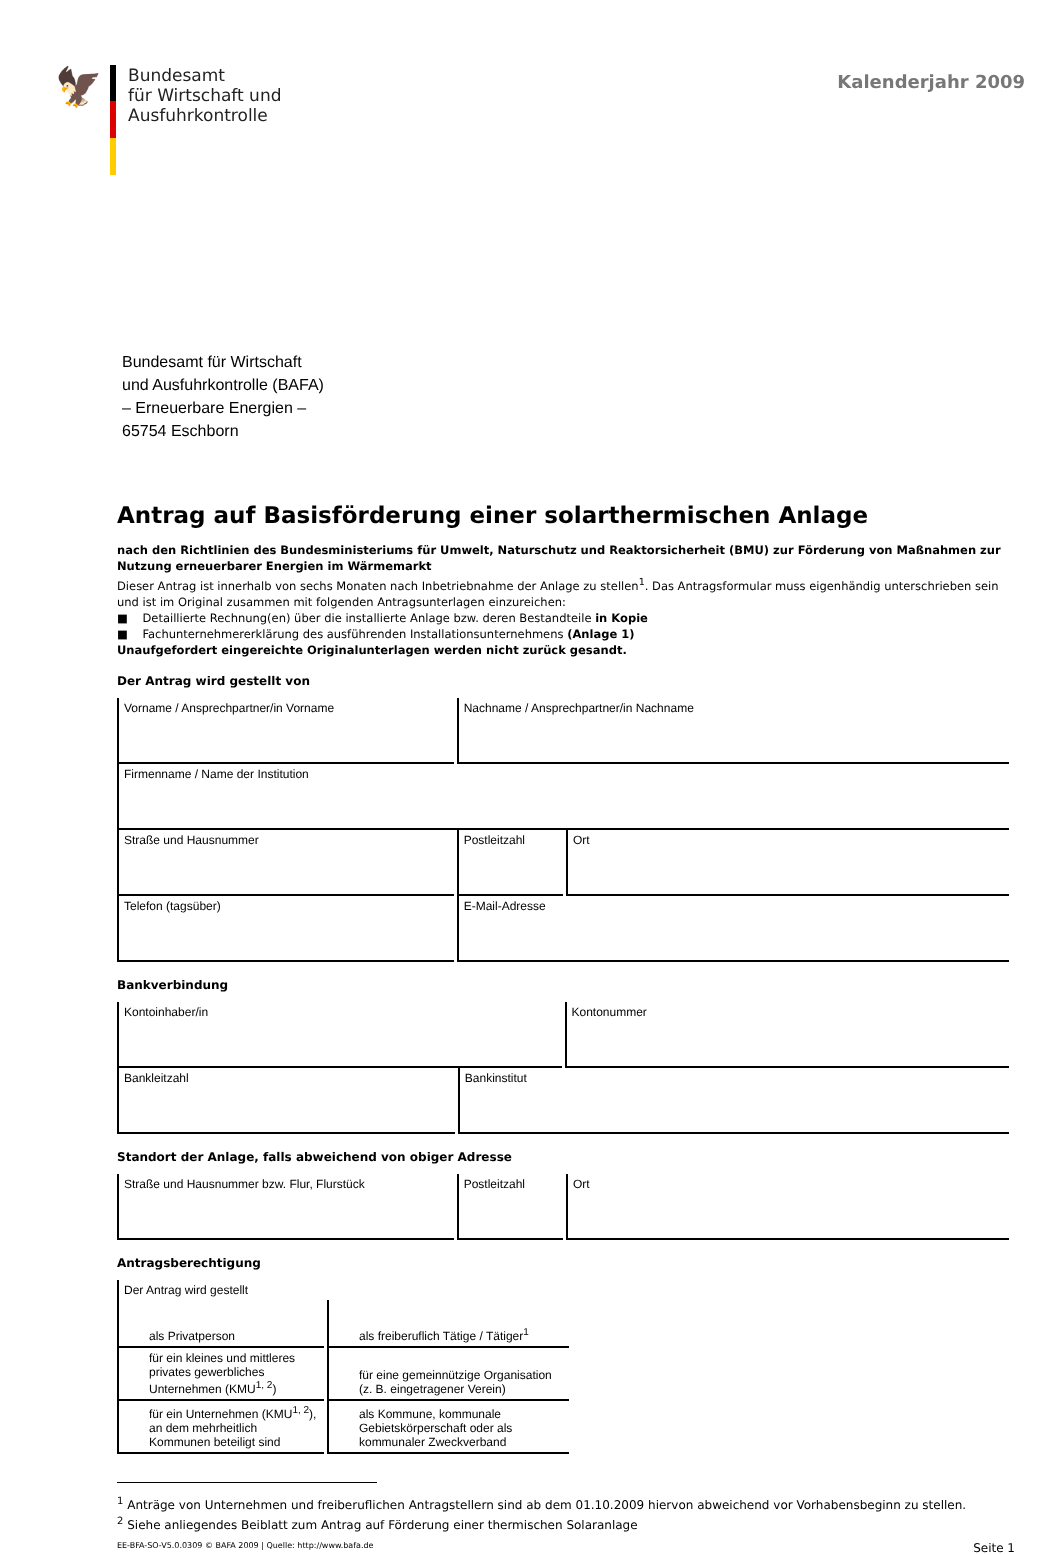🦅
Bundesamt
für Wirtschaft und
Ausfuhrkontrolle
Kalenderjahr 2009
Bundesamt für Wirtschaft
und Ausfuhrkontrolle (BAFA)
– Erneuerbare Energien –
65754 Eschborn
Antrag auf Basisförderung einer solarthermischen Anlage
nach den Richtlinien des Bundesministeriums für Umwelt, Naturschutz und Reaktorsicherheit (BMU) zur Förderung von Maßnahmen zur Nutzung erneuerbarer Energien im Wärmemarkt
Dieser Antrag ist innerhalb von sechs Monaten nach Inbetriebnahme der Anlage zu stellen<sup>1</sup>. Das Antragsformular muss eigenhändig unterschrieben sein und ist im Original zusammen mit folgenden Antragsunterlagen einzureichen:
■ Detaillierte Rechnung(en) über die installierte Anlage bzw. deren Bestandteile in Kopie
■ Fachunternehmererklärung des ausführenden Installationsunternehmens (Anlage 1)
Unaufgefordert eingereichte Originalunterlagen werden nicht zurück gesandt.
Der Antrag wird gestellt von
| Vorname / Ansprechpartner/in Vorname | Nachname / Ansprechpartner/in Nachname | |
| Firmenname / Name der Institution | | |
| Straße und Hausnummer | Postleitzahl | Ort |
| Telefon (tagsüber) | E-Mail-Adresse | |
Bankverbindung
| Kontoinhaber/in | Kontonummer |
| Bankleitzahl | Bankinstitut |
Standort der Anlage, falls abweichend von obiger Adresse
| Straße und Hausnummer bzw. Flur, Flurstück | Postleitzahl | Ort |
Antragsberechtigung
| Der Antrag wird gestellt | |
| als Privatperson | als freiberuflich Tätige / Tätiger<sup>1</sup> |
| für ein kleines und mittleres privates gewerbliches Unternehmen (KMU<sup>1, 2</sup>) | für eine gemeinnützige Organisation (z. B. eingetragener Verein) |
| für ein Unternehmen (KMU<sup>1, 2</sup>), an dem mehrheitlich Kommunen beteiligt sind | als Kommune, kommunale Gebietskörperschaft oder als kommunaler Zweckverband |
<sup>1</sup> Anträge von Unternehmen und freiberuflichen Antragstellern sind ab dem 01.10.2009 hiervon abweichend vor Vorhabensbeginn zu stellen.
<sup>2</sup> Siehe anliegendes Beiblatt zum Antrag auf Förderung einer thermischen Solaranlage
EE-BFA-SO-V5.0.0309 © BAFA 2009 | Quelle: http://www.bafa.de Seite 1